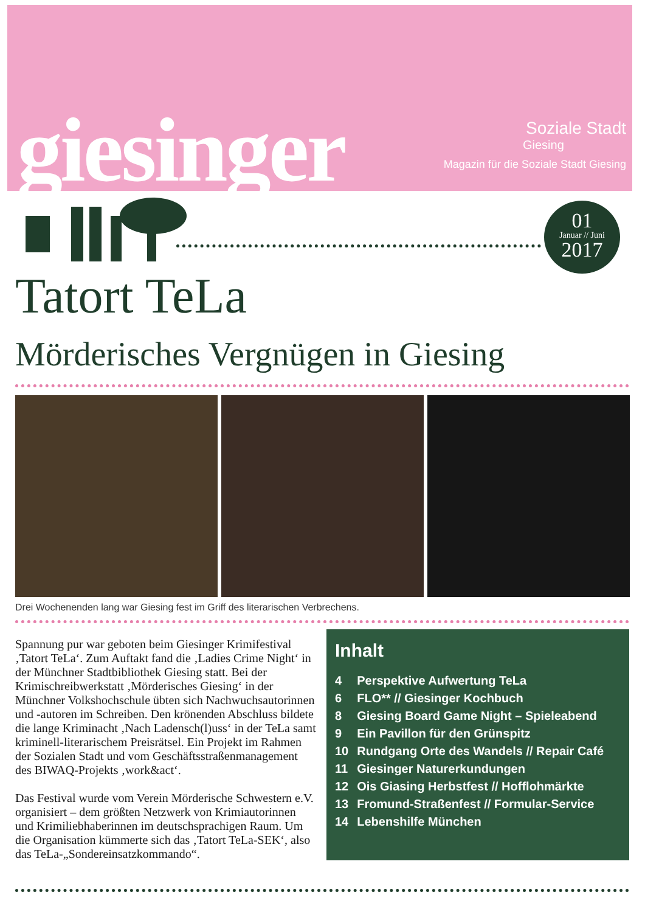giesinger
Soziale Stadt
Giesing
Magazin für die Soziale Stadt Giesing
01
Januar // Juni
2017
Tatort TeLa
Mörderisches Vergnügen in Giesing
Drei Wochenenden lang war Giesing fest im Griff des literarischen Verbrechens.
Spannung pur war geboten beim Giesinger Krimifestival ‚Tatort TeLa‘. Zum Auftakt fand die ‚Ladies Crime Night‘ in der Münchner Stadtbibliothek Giesing statt. Bei der Krimischreibwerkstatt ‚Mörderisches Giesing‘ in der Münchner Volkshochschule übten sich Nachwuchsautorinnen und -autoren im Schreiben. Den krönenden Abschluss bildete die lange Kriminacht ‚Nach Ladensch(l)uss‘ in der TeLa samt kriminell-literarischem Preisrätsel. Ein Projekt im Rahmen der Sozialen Stadt und vom Geschäftsstraßenmanagement des BIWAQ-Projekts ‚work&act‘.
Das Festival wurde vom Verein Mörderische Schwestern e.V. organisiert – dem größten Netzwerk von Krimiautorinnen und Krimiliebhaberinnen im deutschsprachigen Raum. Um die Organisation kümmerte sich das ‚Tatort TeLa-SEK‘, also das TeLa-„Sondereinsatzkommando“.
Inhalt
| 4 | Perspektive Aufwertung TeLa |
| 6 | FLO** // Giesinger Kochbuch |
| 8 | Giesing Board Game Night – Spieleabend |
| 9 | Ein Pavillon für den Grünspitz |
| 10 | Rundgang Orte des Wandels // Repair Café |
| 11 | Giesinger Naturerkundungen |
| 12 | Ois Giasing Herbstfest // Hofflohmärkte |
| 13 | Fromund-Straßenfest // Formular-Service |
| 14 | Lebenshilfe München |